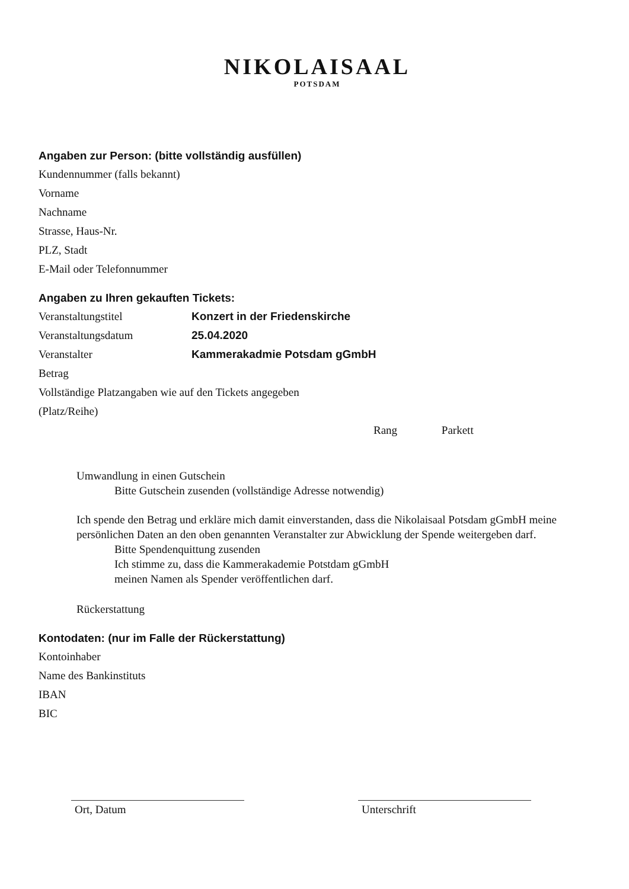NIKOLAISAAL
POTSDAM
Angaben zur Person: (bitte vollständig ausfüllen)
Kundennummer (falls bekannt)
Vorname
Nachname
Strasse, Haus-Nr.
PLZ, Stadt
E-Mail oder Telefonnummer
Angaben zu Ihren gekauften Tickets:
Veranstaltungstitel Konzert in der Friedenskirche
Veranstaltungsdatum 25.04.2020
Veranstalter Kammerakadmie Potsdam gGmbH
Betrag
Vollständige Platzangaben wie auf den Tickets angegeben
(Platz/Reihe)
Rang Parkett
Umwandlung in einen Gutschein
Bitte Gutschein zusenden (vollständige Adresse notwendig)
Ich spende den Betrag und erkläre mich damit einverstanden, dass die Nikolaisaal Potsdam gGmbH meine persönlichen Daten an den oben genannten Veranstalter zur Abwicklung der Spende weitergeben darf.
Bitte Spendenquittung zusenden
Ich stimme zu, dass die Kammerakademie Potstdam gGmbH
meinen Namen als Spender veröffentlichen darf.
Rückerstattung
Kontodaten: (nur im Falle der Rückerstattung)
Kontoinhaber
Name des Bankinstituts
IBAN
BIC
Ort, Datum Unterschrift